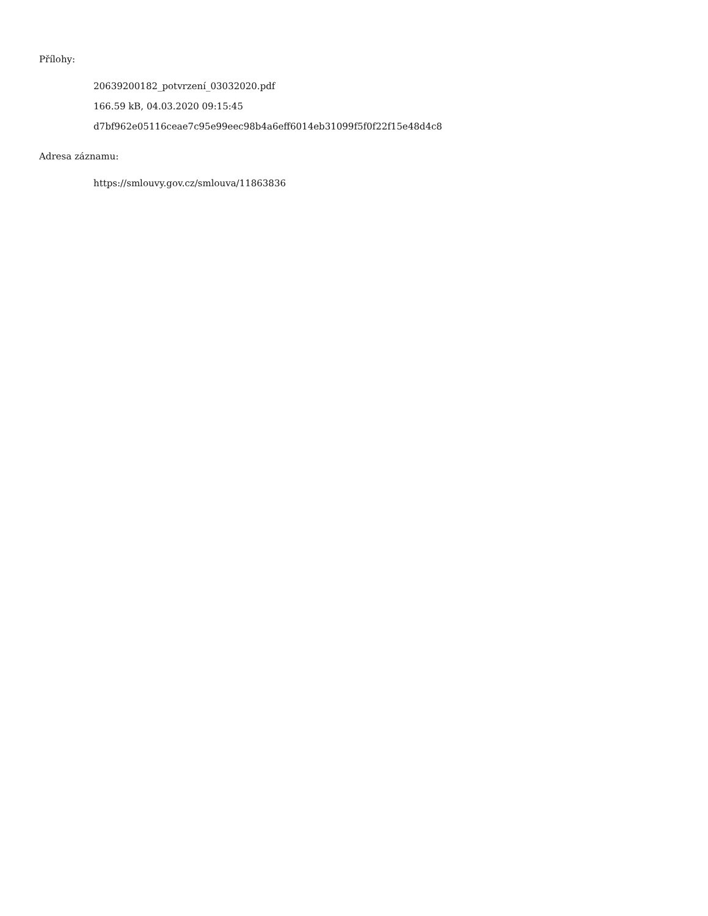Přílohy:
20639200182_potvrzení_03032020.pdf
166.59 kB, 04.03.2020 09:15:45
d7bf962e05116ceae7c95e99eec98b4a6eff6014eb31099f5f0f22f15e48d4c8
Adresa záznamu:
https://smlouvy.gov.cz/smlouva/11863836